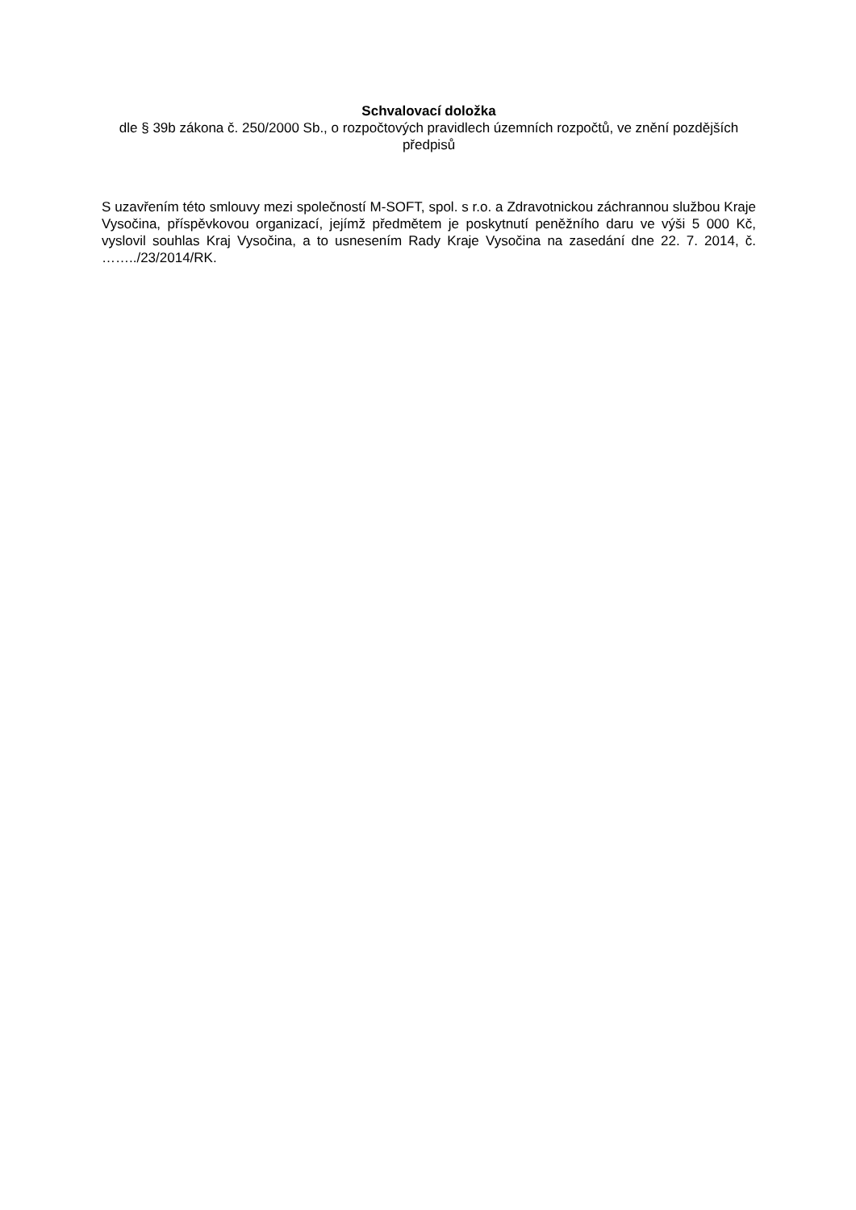Schvalovací doložka
dle § 39b zákona č. 250/2000 Sb., o rozpočtových pravidlech územních rozpočtů, ve znění pozdějších předpisů
S uzavřením této smlouvy mezi společností M-SOFT, spol. s r.o. a Zdravotnickou záchrannou službou Kraje Vysočina, příspěvkovou organizací, jejímž předmětem je poskytnutí peněžního daru ve výši 5 000 Kč, vyslovil souhlas Kraj Vysočina, a to usnesením Rady Kraje Vysočina na zasedání dne 22. 7. 2014, č. ……../23/2014/RK.